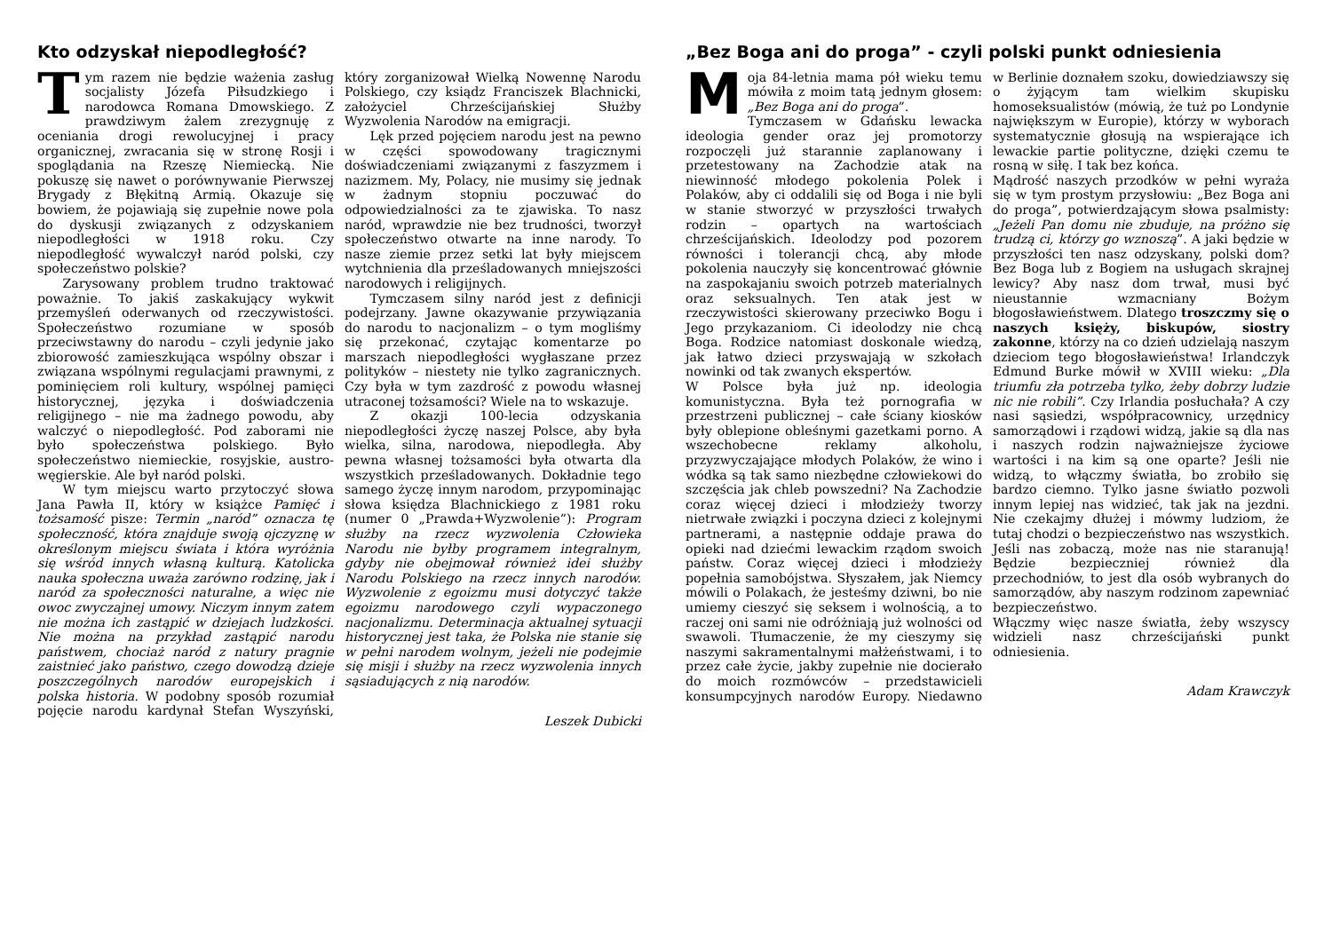Kto odzyskał niepodległość?
Tym razem nie będzie ważenia zasług socjalisty Józefa Piłsudzkiego i narodowca Romana Dmowskiego. Z prawdziwym żalem zrezygnuję z oceniania drogi rewolucyjnej i pracy organicznej, zwracania się w stronę Rosji i spoglądania na Rzeszę Niemiecką. Nie pokuszę się nawet o porównywanie Pierwszej Brygady z Błękitną Armią. Okazuje się bowiem, że pojawiają się zupełnie nowe pola do dyskusji związanych z odzyskaniem niepodległości w 1918 roku. Czy niepodległość wywalczył naród polski, czy społeczeństwo polskie?
Zarysowany problem trudno traktować poważnie. To jakiś zaskakujący wykwit przemyśleń oderwanych od rzeczywistości. Społeczeństwo rozumiane w sposób przeciwstawny do narodu – czyli jedynie jako zbiorowość zamieszkująca wspólny obszar i związana wspólnymi regulacjami prawnymi, z pominięciem roli kultury, wspólnej pamięci historycznej, języka i doświadczenia religijnego – nie ma żadnego powodu, aby walczyć o niepodległość. Pod zaborami nie było społeczeństwa polskiego. Było społeczeństwo niemieckie, rosyjskie, austro-węgierskie. Ale był naród polski.
W tym miejscu warto przytoczyć słowa Jana Pawła II, który w książce Pamięć i tożsamość pisze: Termin „naród” oznacza tę społeczność, która znajduje swoją ojczyznę w określonym miejscu świata i która wyróżnia się wśród innych własną kulturą. Katolicka nauka społeczna uważa zarówno rodzinę, jak i naród za społeczności naturalne, a więc nie owoc zwyczajnej umowy. Niczym innym zatem nie można ich zastąpić w dziejach ludzkości. Nie można na przykład zastąpić narodu państwem, chociaż naród z natury pragnie zaistnieć jako państwo, czego dowodzą dzieje poszczególnych narodów europejskich i polska historia. W podobny sposób rozumiał pojęcie narodu kardynał Stefan Wyszyński, który zorganizował Wielką Nowennę Narodu Polskiego, czy ksiądz Franciszek Blachnicki, założyciel Chrześcijańskiej Służby Wyzwolenia Narodów na emigracji.
Lęk przed pojęciem narodu jest na pewno w części spowodowany tragicznymi doświadczeniami związanymi z faszyzmem i nazizmem. My, Polacy, nie musimy się jednak w żadnym stopniu poczuwać do odpowiedzialności za te zjawiska. To nasz naród, wprawdzie nie bez trudności, tworzył społeczeństwo otwarte na inne narody. To nasze ziemie przez setki lat były miejscem wytchnienia dla prześladowanych mniejszości narodowych i religijnych.
Tymczasem silny naród jest z definicji podejrzany. Jawne okazywanie przywiązania do narodu to nacjonalizm – o tym mogliśmy się przekonać, czytając komentarze po marszach niepodległości wygłaszane przez polityków – niestety nie tylko zagranicznych. Czy była w tym zazdrość z powodu własnej utraconej tożsamości? Wiele na to wskazuje.
Z okazji 100-lecia odzyskania niepodległości życzę naszej Polsce, aby była wielka, silna, narodowa, niepodległa. Aby pewna własnej tożsamości była otwarta dla wszystkich prześladowanych. Dokładnie tego samego życzę innym narodom, przypominając słowa księdza Blachnickiego z 1981 roku (numer 0 „Prawda+Wyzwolenie”): Program służby na rzecz wyzwolenia Człowieka Narodu nie byłby programem integralnym, gdyby nie obejmował również idei służby Narodu Polskiego na rzecz innych narodów. Wyzwolenie z egoizmu musi dotyczyć także egoizmu narodowego czyli wypaczonego nacjonalizmu. Determinacja aktualnej sytuacji historycznej jest taka, że Polska nie stanie się w pełni narodem wolnym, jeżeli nie podejmie się misji i służby na rzecz wyzwolenia innych sąsiadujących z nią narodów.
Leszek Dubicki
„Bez Boga ani do proga” - czyli polski punkt odniesienia
Moja 84-letnia mama pół wieku temu mówiła z moim tatą jednym głosem: „Bez Boga ani do proga”.
Tymczasem w Gdańsku lewacka ideologia gender oraz jej promotorzy rozpoczęli już starannie zaplanowany i przetestowany na Zachodzie atak na niewinność młodego pokolenia Polek i Polaków, aby ci oddalili się od Boga i nie byli w stanie stworzyć w przyszłości trwałych rodzin – opartych na wartościach chrześcijańskich. Ideolodzy pod pozorem równości i tolerancji chcą, aby młode pokolenia nauczyły się koncentrować głównie na zaspokajaniu swoich potrzeb materialnych oraz seksualnych. Ten atak jest w rzeczywistości skierowany przeciwko Bogu i Jego przykazaniom. Ci ideolodzy nie chcą Boga. Rodzice natomiast doskonale wiedzą, jak łatwo dzieci przyswajają w szkołach nowinki od tak zwanych ekspertów.
W Polsce była już np. ideologia komunistyczna. Była też pornografia w przestrzeni publicznej – całe ściany kiosków były oblepione obleśnymi gazetkami porno. A wszechobecne reklamy alkoholu, przyzwyczajające młodych Polaków, że wino i wódka są tak samo niezbędne człowiekowi do szczęścia jak chleb powszedni? Na Zachodzie coraz więcej dzieci i młodzieży tworzy nietrwałe związki i poczyna dzieci z kolejnymi partnerami, a następnie oddaje prawa do opieki nad dziećmi lewackim rządom swoich państw. Coraz więcej dzieci i młodzieży popełnia samobójstwa. Słyszałem, jak Niemcy mówili o Polakach, że jesteśmy dziwni, bo nie umiemy cieszyć się seksem i wolnością, a to raczej oni sami nie odróżniają już wolności od swawoli. Tłumaczenie, że my cieszymy się naszymi sakramentalnymi małżeństwami, i to przez całe życie, jakby zupełnie nie docierało do moich rozmówców – przedstawicieli konsumpcyjnych narodów Europy. Niedawno w Berlinie doznałem szoku, dowiedziawszy się o żyjącym tam wielkim skupisku homoseksualistów (mówią, że tuż po Londynie największym w Europie), którzy w wyborach systematycznie głosują na wspierające ich lewackie partie polityczne, dzięki czemu te rosną w siłę. I tak bez końca.
Mądrość naszych przodków w pełni wyraża się w tym prostym przysłowiu: „Bez Boga ani do proga”, potwierdzającym słowa psalmisty: „Jeżeli Pan domu nie zbuduje, na próżno się trudzą ci, którzy go wznoszą”. A jaki będzie w przyszłości ten nasz odzyskany, polski dom? Bez Boga lub z Bogiem na usługach skrajnej lewicy? Aby nasz dom trwał, musi być nieustannie wzmacniany Bożym błogosławieństwem. Dlatego troszczmy się o naszych księży, biskupów, siostry zakonne, którzy na co dzień udzielają naszym dzieciom tego błogosławieństwa! Irlandczyk Edmund Burke mówił w XVIII wieku: „Dla triumfu zła potrzeba tylko, żeby dobrzy ludzie nic nie robili”. Czy Irlandia posłuchała? A czy nasi sąsiedzi, współpracownicy, urzędnicy samorządowi i rządowi widzą, jakie są dla nas i naszych rodzin najważniejsze życiowe wartości i na kim są one oparte? Jeśli nie widzą, to włączmy światła, bo zrobiło się bardzo ciemno. Tylko jasne światło pozwoli innym lepiej nas widzieć, tak jak na jezdni. Nie czekajmy dłużej i mówmy ludziom, że tutaj chodzi o bezpieczeństwo nas wszystkich. Jeśli nas zobaczą, może nas nie staranują! Będzie bezpieczniej również dla przechodniów, to jest dla osób wybranych do samorządów, aby naszym rodzinom zapewniać bezpieczeństwo.
Włączmy więc nasze światła, żeby wszyscy widzieli nasz chrześcijański punkt odniesienia.
Adam Krawczyk